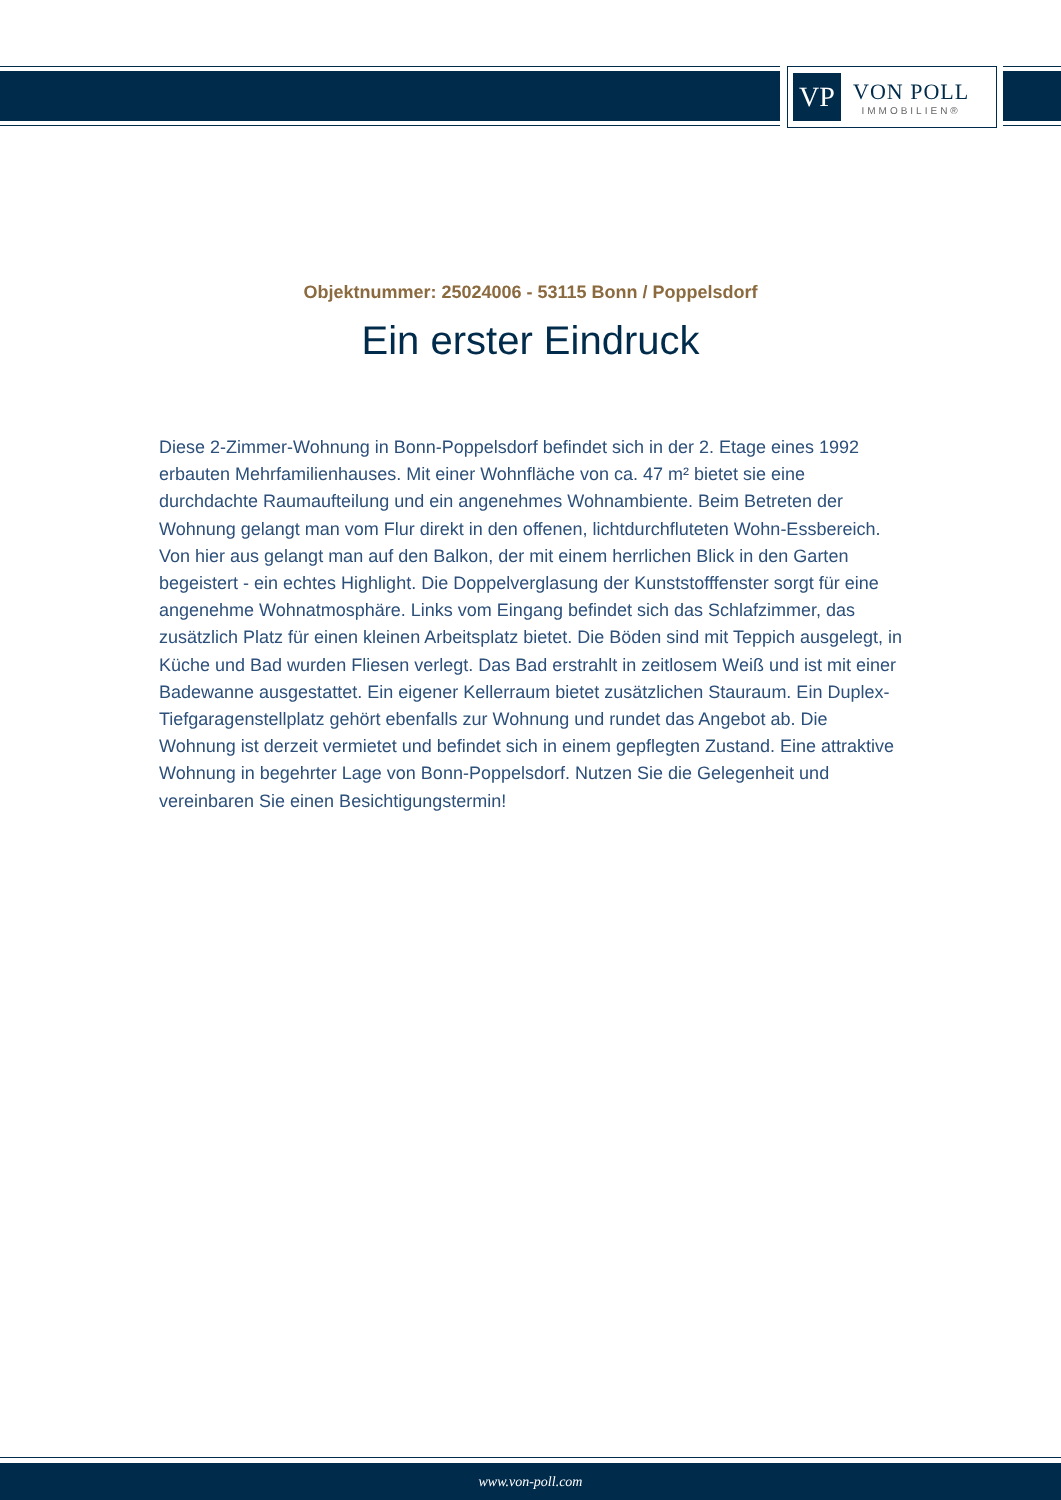VP
VON POLL
IMMOBILIEN®
Objektnummer: 25024006 - 53115 Bonn / Poppelsdorf
Ein erster Eindruck
Diese 2-Zimmer-Wohnung in Bonn-Poppelsdorf befindet sich in der 2. Etage eines 1992 erbauten Mehrfamilienhauses. Mit einer Wohnfläche von ca. 47 m² bietet sie eine durchdachte Raumaufteilung und ein angenehmes Wohnambiente. Beim Betreten der Wohnung gelangt man vom Flur direkt in den offenen, lichtdurchfluteten Wohn-Essbereich. Von hier aus gelangt man auf den Balkon, der mit einem herrlichen Blick in den Garten begeistert - ein echtes Highlight. Die Doppelverglasung der Kunststofffenster sorgt für eine angenehme Wohnatmosphäre. Links vom Eingang befindet sich das Schlafzimmer, das zusätzlich Platz für einen kleinen Arbeitsplatz bietet. Die Böden sind mit Teppich ausgelegt, in Küche und Bad wurden Fliesen verlegt. Das Bad erstrahlt in zeitlosem Weiß und ist mit einer Badewanne ausgestattet. Ein eigener Kellerraum bietet zusätzlichen Stauraum. Ein Duplex-Tiefgaragenstellplatz gehört ebenfalls zur Wohnung und rundet das Angebot ab. Die Wohnung ist derzeit vermietet und befindet sich in einem gepflegten Zustand. Eine attraktive Wohnung in begehrter Lage von Bonn-Poppelsdorf. Nutzen Sie die Gelegenheit und vereinbaren Sie einen Besichtigungstermin!
www.von-poll.com